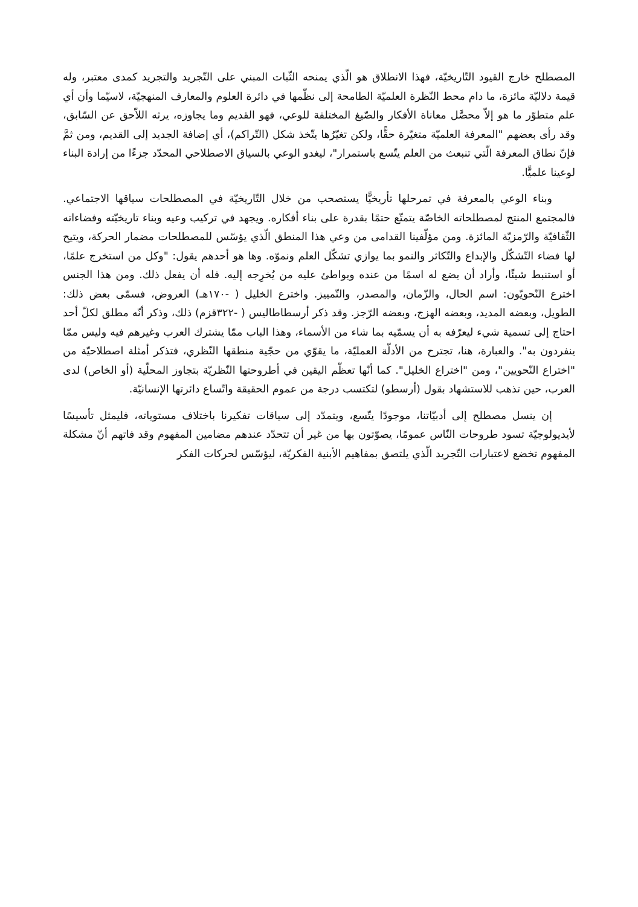المصطلح خارج القيود التّاريخيّة، فهذا الانطلاق هو الّذي يمنحه الثّبات المبني على التّجريد والتجريد كمدى معتبر، وله قيمة دلاليّة مائزة، ما دام محط النّظرة العلميّة الطامحة إلى نظّمها في دائرة العلوم والمعارف المنهجيّة، لاسيّما وأن أي علم متطوّر ما هو إلاّ محصَّل معاناة الأفكار والصّيغ المختلفة للوعي، فهو القديم وما يجاوزه، يرثه اللاّحق عن السّابق، وقد رأى بعضهم "المعرفة العلميّة متغيّرة حقًّا، ولكن تغيّرُها يتّخذ شكل (التّراكم)، أي إضافة الجديد إلى القديم، ومن ثمَّ فإنّ نطاق المعرفة الّتي تنبعث من العلم يتّسع باستمرار"، ليغدو الوعي بالسياق الاصطلاحي المحدّد جزءًا من إرادة البناء لوعينا علميًّا.
وبناء الوعي بالمعرفة في تمرحلها تأريخيًّا يستصحب من خلال التّاريخيّة في المصطلحات سياقها الاجتماعي. فالمجتمع المنتج لمصطلحاته الخاصّة يتمتّع حتمًا بقدرة على بناء أفكاره. ويجهد في تركيب وعيه وبناء تاريخيّته وفضاءاته الثّقافيّة والرّمزيّة المائزة. ومن مؤلّفينا القدامى من وعي هذا المنطق الّذي يؤسّس للمصطلحات مضمار الحركة، ويتيح لها فضاء التّشكّل والإبداع والتّكاثر والنمو بما يوازي تشكّل العلم ونموّه. وها هو أحدهم يقول: "وكل من استخرج علمًا، أو استنبط شيئًا، وأراد أن يضع له اسمًا من عنده ويواطئ عليه من يُخرِجه إليه. فله أن يفعل ذلك. ومن هذا الجنس اخترع النّحويّون: اسم الحال، والزّمان، والمصدر، والتّمييز. واخترع الخليل ( -١٧٠هـ) العروض، فسمّى بعض ذلك: الطويل، وبعضه المديد، وبعضه الهزج، وبعضه الرّجز. وقد ذكر أرسطاطاليس ( -٣٢٢قزم) ذلك، وذكر أنّه مطلق لكلّ أحد احتاج إلى تسمية شيء ليعرّفه به أن يسمّيه بما شاء من الأسماء، وهذا الباب ممّا يشترك العرب وغيرهم فيه وليس ممّا ينفردون به". والعبارة، هنا، تجترح من الأدلّة العمليّة، ما يقوّي من حجّية منطقها النّظري، فتذكر أمثلة اصطلاحيّة من "اختراع النّحويين"، ومن "اختراع الخليل". كما أنّها تعظّم اليقين في أطروحتها النّظريّة بتجاوز المحلّية (أو الخاص) لدى العرب، حين تذهب للاستشهاد بقول (أرسطو) لتكتسب درجة من عموم الحقيقة واتّساع دائرتها الإنسانيّة.
إن ينسل مصطلح إلى أدبيّاتنا، موجودًا يتّسع، ويتمدّد إلى سياقات تفكيرنا باختلاف مستوياته، فليمثل تأسيسًا لأيديولوجيّة تسود طروحات النّاس عمومًا، يصوّتون بها من غير أن تتحدّد عندهم مضامين المفهوم وقد فاتهم أنّ مشكلة المفهوم تخضع لاعتبارات التّجريد الّذي يلتصق بمفاهيم الأبنية الفكريّة، ليؤسّس لحركات الفكر